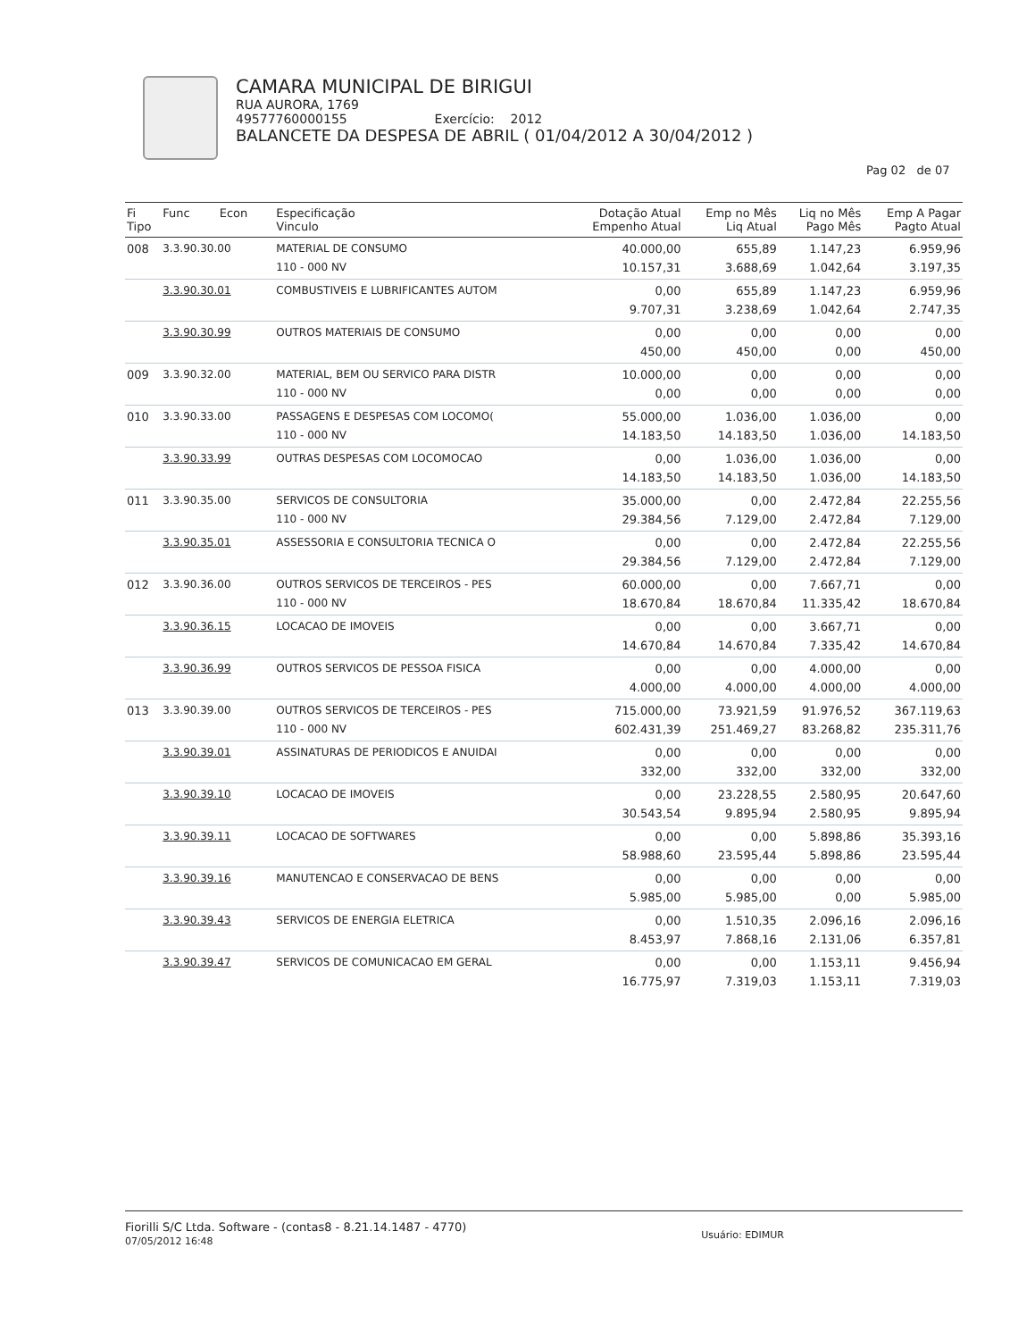CAMARA MUNICIPAL DE BIRIGUI
RUA AURORA, 1769
49577760000155 Exercício: 2012
BALANCETE DA DESPESA DE ABRIL ( 01/04/2012 A 30/04/2012 )
Pag 02 de 07
| Fi Tipo | Func Econ | Especificação Vinculo | Dotação Atual Empenho Atual | Emp no Mês Liq Atual | Liq no Mês Pago Mês | Emp A Pagar Pagto Atual |
| --- | --- | --- | --- | --- | --- | --- |
| 008 | 3.3.90.30.00 | MATERIAL DE CONSUMO 110 - 000 NV | 40.000,00 10.157,31 | 655,89 3.688,69 | 1.147,23 1.042,64 | 6.959,96 3.197,35 |
| | 3.3.90.30.01 | COMBUSTIVEIS E LUBRIFICANTES AUTOM | 0,00 9.707,31 | 655,89 3.238,69 | 1.147,23 1.042,64 | 6.959,96 2.747,35 |
| | 3.3.90.30.99 | OUTROS MATERIAIS DE CONSUMO | 0,00 450,00 | 0,00 450,00 | 0,00 0,00 | 0,00 450,00 |
| 009 | 3.3.90.32.00 | MATERIAL, BEM OU SERVICO PARA DISTR 110 - 000 NV | 10.000,00 0,00 | 0,00 0,00 | 0,00 0,00 | 0,00 0,00 |
| 010 | 3.3.90.33.00 | PASSAGENS E DESPESAS COM LOCOMO( 110 - 000 NV | 55.000,00 14.183,50 | 1.036,00 14.183,50 | 1.036,00 1.036,00 | 0,00 14.183,50 |
| | 3.3.90.33.99 | OUTRAS DESPESAS COM LOCOMOCAO | 0,00 14.183,50 | 1.036,00 14.183,50 | 1.036,00 1.036,00 | 0,00 14.183,50 |
| 011 | 3.3.90.35.00 | SERVICOS DE CONSULTORIA 110 - 000 NV | 35.000,00 29.384,56 | 0,00 7.129,00 | 2.472,84 2.472,84 | 22.255,56 7.129,00 |
| | 3.3.90.35.01 | ASSESSORIA E CONSULTORIA TECNICA O | 0,00 29.384,56 | 0,00 7.129,00 | 2.472,84 2.472,84 | 22.255,56 7.129,00 |
| 012 | 3.3.90.36.00 | OUTROS SERVICOS DE TERCEIROS - PES 110 - 000 NV | 60.000,00 18.670,84 | 0,00 18.670,84 | 7.667,71 11.335,42 | 0,00 18.670,84 |
| | 3.3.90.36.15 | LOCACAO DE IMOVEIS | 0,00 14.670,84 | 0,00 14.670,84 | 3.667,71 7.335,42 | 0,00 14.670,84 |
| | 3.3.90.36.99 | OUTROS SERVICOS DE PESSOA FISICA | 0,00 4.000,00 | 0,00 4.000,00 | 4.000,00 4.000,00 | 0,00 4.000,00 |
| 013 | 3.3.90.39.00 | OUTROS SERVICOS DE TERCEIROS - PES 110 - 000 NV | 715.000,00 602.431,39 | 73.921,59 251.469,27 | 91.976,52 83.268,82 | 367.119,63 235.311,76 |
| | 3.3.90.39.01 | ASSINATURAS DE PERIODICOS E ANUIDAI | 0,00 332,00 | 0,00 332,00 | 0,00 332,00 | 0,00 332,00 |
| | 3.3.90.39.10 | LOCACAO DE IMOVEIS | 0,00 30.543,54 | 23.228,55 9.895,94 | 2.580,95 2.580,95 | 20.647,60 9.895,94 |
| | 3.3.90.39.11 | LOCACAO DE SOFTWARES | 0,00 58.988,60 | 0,00 23.595,44 | 5.898,86 5.898,86 | 35.393,16 23.595,44 |
| | 3.3.90.39.16 | MANUTENCAO E CONSERVACAO DE BENS | 0,00 5.985,00 | 0,00 5.985,00 | 0,00 0,00 | 0,00 5.985,00 |
| | 3.3.90.39.43 | SERVICOS DE ENERGIA ELETRICA | 0,00 8.453,97 | 1.510,35 7.868,16 | 2.096,16 2.131,06 | 2.096,16 6.357,81 |
| | 3.3.90.39.47 | SERVICOS DE COMUNICACAO EM GERAL | 0,00 16.775,97 | 0,00 7.319,03 | 1.153,11 1.153,11 | 9.456,94 7.319,03 |
Fiorilli S/C Ltda. Software - (contas8 - 8.21.14.1487 - 4770)
07/05/2012 16:48
Usuário: EDIMUR